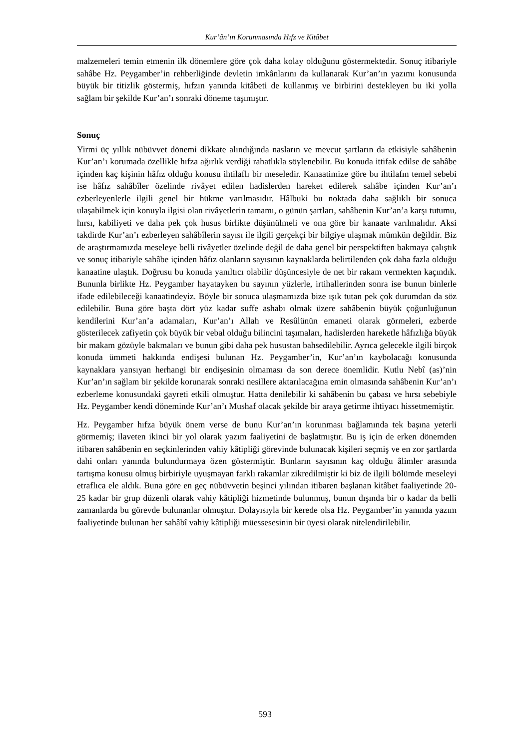Kur’ân’ın Korunmasında Hıfz ve Kitâbet
malzemeleri temin etmenin ilk dönemlere göre çok daha kolay olduğunu göstermektedir. Sonuç itibariyle sahâbe Hz. Peygamber’in rehberliğinde devletin imkânlarını da kullanarak Kur’an’ın yazımı konusunda büyük bir titizlik göstermiş, hıfzın yanında kitâbeti de kullanmış ve birbirini destekleyen bu iki yolla sağlam bir şekilde Kur’an’ı sonraki döneme taşımıştır.
Sonuç
Yirmi üç yıllık nübüvvet dönemi dikkate alındığında nasların ve mevcut şartların da etkisiyle sahâbenin Kur’an’ı korumada özellikle hıfza ağırlık verdiği rahatlıkla söylenebilir. Bu konuda ittifak edilse de sahâbe içinden kaç kişinin hâfız olduğu konusu ihtilaflı bir meseledir. Kanaatimize göre bu ihtilafın temel sebebi ise hâfız sahâbîler özelinde rivâyet edilen hadislerden hareket edilerek sahâbe içinden Kur’an’ı ezberleyenlerle ilgili genel bir hükme varılmasıdır. Hâlbuki bu noktada daha sağlıklı bir sonuca ulaşabilmek için konuyla ilgisi olan rivâyetlerin tamamı, o günün şartları, sahâbenin Kur’an’a karşı tutumu, hırsı, kabiliyeti ve daha pek çok husus birlikte düşünülmeli ve ona göre bir kanaate varılmalıdır. Aksi takdirde Kur’an’ı ezberleyen sahâbîlerin sayısı ile ilgili gerçekçi bir bilgiye ulaşmak mümkün değildir. Biz de araştırmamızda meseleye belli rivâyetler özelinde değil de daha genel bir perspektiften bakmaya çalıştık ve sonuç itibariyle sahâbe içinden hâfız olanların sayısının kaynaklarda belirtilenden çok daha fazla olduğu kanaatine ulaştık. Doğrusu bu konuda yanıltıcı olabilir düşüncesiyle de net bir rakam vermekten kaçındık. Bununla birlikte Hz. Peygamber hayatayken bu sayının yüzlerle, irtihallerinden sonra ise bunun binlerle ifade edilebileceği kanaatindeyiz. Böyle bir sonuca ulaşmamızda bize ışık tutan pek çok durumdan da söz edilebilir. Buna göre başta dört yüz kadar suffe ashabı olmak üzere sahâbenin büyük çoğunluğunun kendilerini Kur’an’a adamaları, Kur’an’ı Allah ve Resûlünün emaneti olarak görmeleri, ezberde gösterilecek zafiyetin çok büyük bir vebal olduğu bilincini taşımaları, hadislerden hareketle hâfızlığa büyük bir makam gözüyle bakmaları ve bunun gibi daha pek husustan bahsedilebilir. Ayrıca gelecekle ilgili birçok konuda ümmeti hakkında endişesi bulunan Hz. Peygamber’in, Kur’an’ın kaybolacağı konusunda kaynaklara yansıyan herhangi bir endişesinin olmaması da son derece önemlidir. Kutlu Nebî (as)’nin Kur’an’ın sağlam bir şekilde korunarak sonraki nesillere aktarılacağına emin olmasında sahâbenin Kur’an’ı ezberleme konusundaki gayreti etkili olmuştur. Hatta denilebilir ki sahâbenin bu çabası ve hırsı sebebiyle Hz. Peygamber kendi döneminde Kur’an’ı Mushaf olacak şekilde bir araya getirme ihtiyacı hissetmemiştir.
Hz. Peygamber hıfza büyük önem verse de bunu Kur’an’ın korunması bağlamında tek başına yeterli görmemiş; ilaveten ikinci bir yol olarak yazım faaliyetini de başlatmıştır. Bu iş için de erken dönemden itibaren sahâbenin en seçkinlerinden vahiy kâtipliği görevinde bulunacak kişileri seçmiş ve en zor şartlarda dahi onları yanında bulundurmaya özen göstermiştir. Bunların sayısının kaç olduğu âlimler arasında tartışma konusu olmuş birbiriyle uyuşmayan farklı rakamlar zikredilmiştir ki biz de ilgili bölümde meseleyi etraflıca ele aldık. Buna göre en geç nübüvvetin beşinci yılından itibaren başlanan kitâbet faaliyetinde 20-25 kadar bir grup düzenli olarak vahiy kâtipliği hizmetinde bulunmuş, bunun dışında bir o kadar da belli zamanlarda bu görevde bulunanlar olmuştur. Dolayısıyla bir kerede olsa Hz. Peygamber’in yanında yazım faaliyetinde bulunan her sahâbî vahiy kâtipliği müessesesinin bir üyesi olarak nitelendirilebilir.
593